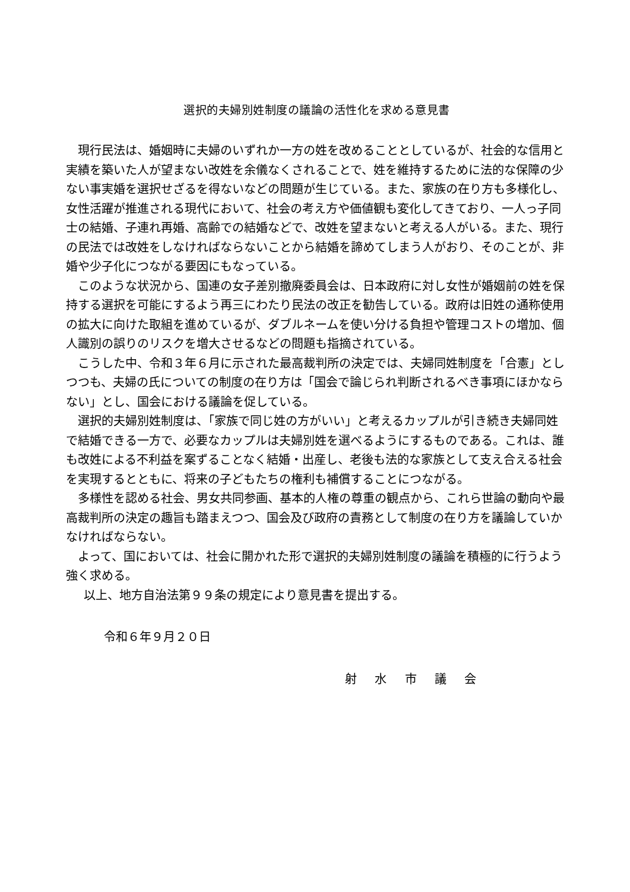選択的夫婦別姓制度の議論の活性化を求める意見書
現行民法は、婚姻時に夫婦のいずれか一方の姓を改めることとしているが、社会的な信用と実績を築いた人が望まない改姓を余儀なくされることで、姓を維持するために法的な保障の少ない事実婚を選択せざるを得ないなどの問題が生じている。また、家族の在り方も多様化し、女性活躍が推進される現代において、社会の考え方や価値観も変化してきており、一人っ子同士の結婚、子連れ再婚、高齢での結婚などで、改姓を望まないと考える人がいる。また、現行の民法では改姓をしなければならないことから結婚を諦めてしまう人がおり、そのことが、非婚や少子化につながる要因にもなっている。
このような状況から、国連の女子差別撤廃委員会は、日本政府に対し女性が婚姻前の姓を保持する選択を可能にするよう再三にわたり民法の改正を勧告している。政府は旧姓の通称使用の拡大に向けた取組を進めているが、ダブルネームを使い分ける負担や管理コストの増加、個人識別の誤りのリスクを増大させるなどの問題も指摘されている。
こうした中、令和３年６月に示された最高裁判所の決定では、夫婦同姓制度を「合憲」としつつも、夫婦の氏についての制度の在り方は「国会で論じられ判断されるべき事項にほかならない」とし、国会における議論を促している。
選択的夫婦別姓制度は、「家族で同じ姓の方がいい」と考えるカップルが引き続き夫婦同姓で結婚できる一方で、必要なカップルは夫婦別姓を選べるようにするものである。これは、誰も改姓による不利益を案ずることなく結婚・出産し、老後も法的な家族として支え合える社会を実現するとともに、将来の子どもたちの権利も補償することにつながる。
多様性を認める社会、男女共同参画、基本的人権の尊重の観点から、これら世論の動向や最高裁判所の決定の趣旨も踏まえつつ、国会及び政府の責務として制度の在り方を議論していかなければならない。
よって、国においては、社会に開かれた形で選択的夫婦別姓制度の議論を積極的に行うよう強く求める。
以上、地方自治法第９９条の規定により意見書を提出する。
令和６年９月２０日
射 水 市 議 会